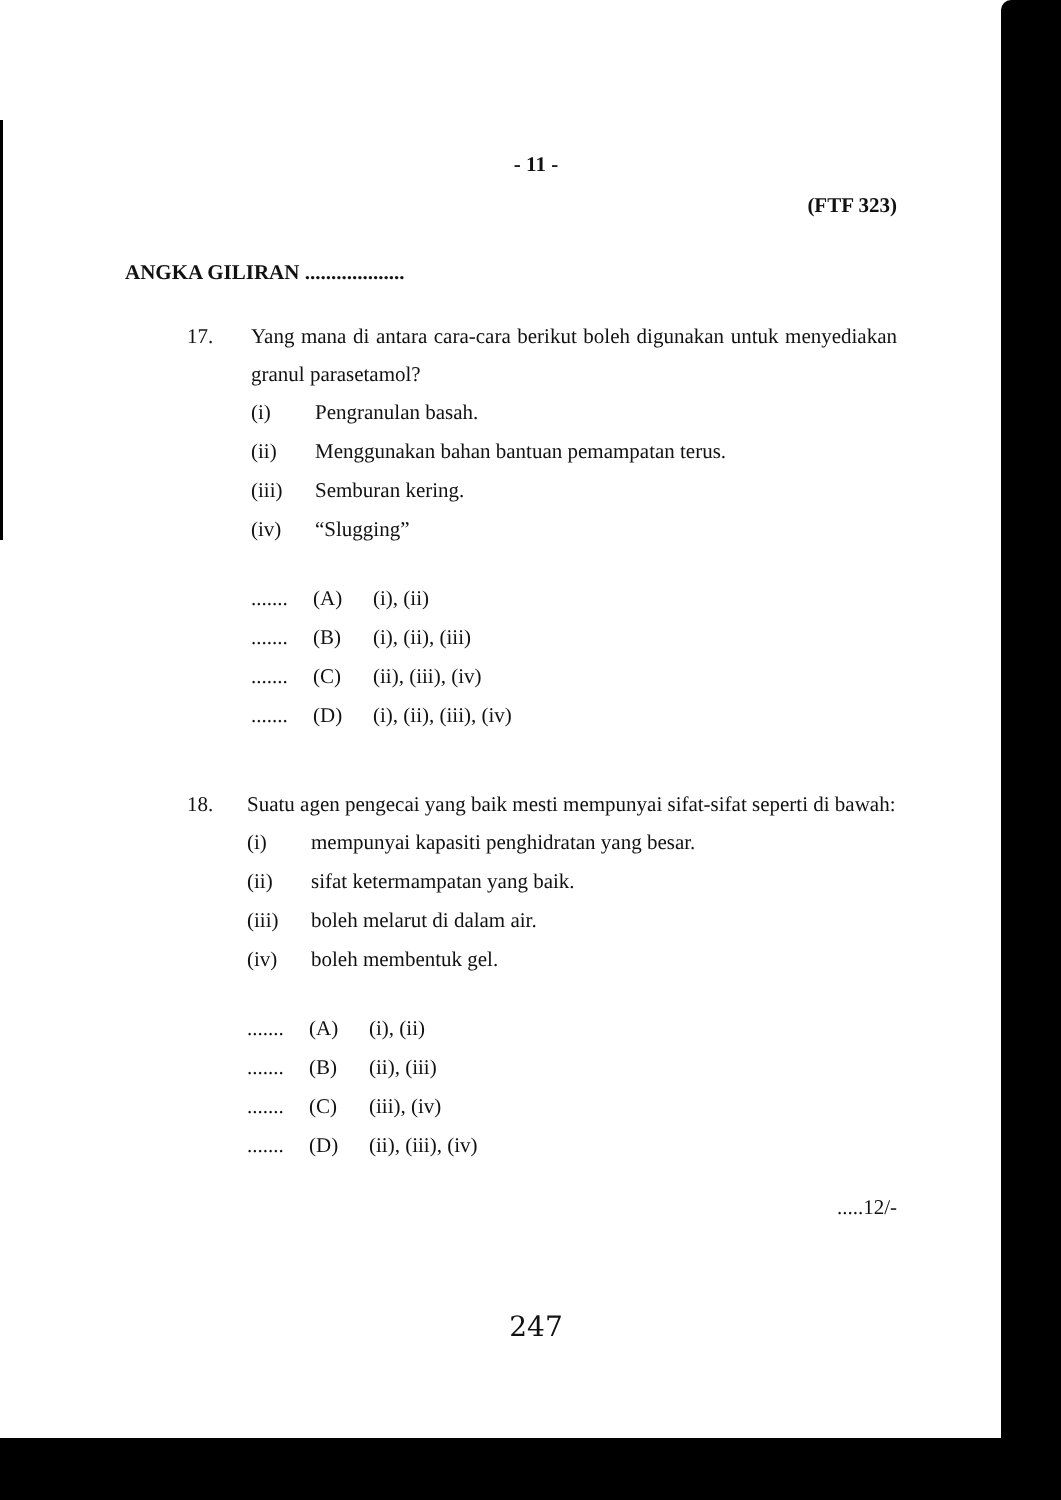- 11 -
(FTF 323)
ANGKA GILIRAN ...................
17. Yang mana di antara cara-cara berikut boleh digunakan untuk menyediakan granul parasetamol?
(i) Pengranulan basah.
(ii) Menggunakan bahan bantuan pemampatan terus.
(iii) Semburan kering.
(iv) “Slugging”
....... (A) (i), (ii)
....... (B) (i), (ii), (iii)
....... (C) (ii), (iii), (iv)
....... (D) (i), (ii), (iii), (iv)
18. Suatu agen pengecai yang baik mesti mempunyai sifat-sifat seperti di bawah:
(i) mempunyai kapasiti penghidratan yang besar.
(ii) sifat ketermampatan yang baik.
(iii) boleh melarut di dalam air.
(iv) boleh membentuk gel.
....... (A) (i), (ii)
....... (B) (ii), (iii)
....... (C) (iii), (iv)
....... (D) (ii), (iii), (iv)
.....12/-
247